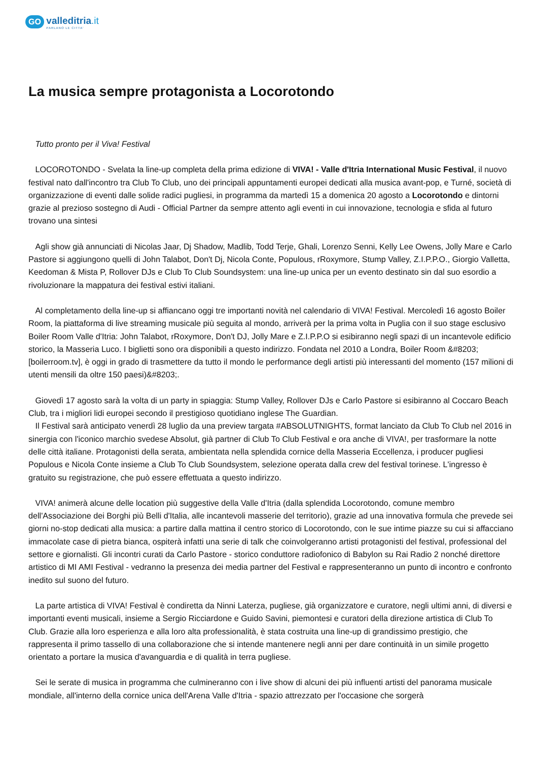GO valleditria.it PARLANO LE CITTA'
La musica sempre protagonista a Locorotondo
Tutto pronto per il Viva! Festival
LOCOROTONDO - Svelata la line-up completa della prima edizione di VIVA! - Valle d'Itria International Music Festival, il nuovo festival nato dall'incontro tra Club To Club, uno dei principali appuntamenti europei dedicati alla musica avant-pop, e Turné, società di organizzazione di eventi dalle solide radici pugliesi, in programma da martedì 15 a domenica 20 agosto a Locorotondo e dintorni grazie al prezioso sostegno di Audi - Official Partner da sempre attento agli eventi in cui innovazione, tecnologia e sfida al futuro trovano una sintesi
Agli show già annunciati di Nicolas Jaar, Dj Shadow, Madlib, Todd Terje, Ghali, Lorenzo Senni, Kelly Lee Owens, Jolly Mare e Carlo Pastore si aggiungono quelli di John Talabot, Don't Dj, Nicola Conte, Populous, rRoxymore, Stump Valley, Z.I.P.P.O., Giorgio Valletta, Keedoman & Mista P, Rollover DJs e Club To Club Soundsystem: una line-up unica per un evento destinato sin dal suo esordio a rivoluzionare la mappatura dei festival estivi italiani.
Al completamento della line-up si affiancano oggi tre importanti novità nel calendario di VIVA! Festival. Mercoledì 16 agosto Boiler Room, la piattaforma di live streaming musicale più seguita al mondo, arriverà per la prima volta in Puglia con il suo stage esclusivo Boiler Room Valle d'Itria: John Talabot, rRoxymore, Don't DJ, Jolly Mare e Z.I.P.P.O si esibiranno negli spazi di un incantevole edificio storico, la Masseria Luco. I biglietti sono ora disponibili a questo indirizzo. Fondata nel 2010 a Londra, Boiler Room &#8203;[boilerroom.tv], è oggi in grado di trasmettere da tutto il mondo le performance degli artisti più interessanti del momento (157 milioni di utenti mensili da oltre 150 paesi)&#8203;.
Giovedì 17 agosto sarà la volta di un party in spiaggia: Stump Valley, Rollover DJs e Carlo Pastore si esibiranno al Coccaro Beach Club, tra i migliori lidi europei secondo il prestigioso quotidiano inglese The Guardian.
Il Festival sarà anticipato venerdì 28 luglio da una preview targata #ABSOLUTNIGHTS, format lanciato da Club To Club nel 2016 in sinergia con l'iconico marchio svedese Absolut, già partner di Club To Club Festival e ora anche di VIVA!, per trasformare la notte delle città italiane. Protagonisti della serata, ambientata nella splendida cornice della Masseria Eccellenza, i producer pugliesi Populous e Nicola Conte insieme a Club To Club Soundsystem, selezione operata dalla crew del festival torinese. L'ingresso è gratuito su registrazione, che può essere effettuata a questo indirizzo.
VIVA! animerà alcune delle location più suggestive della Valle d'Itria (dalla splendida Locorotondo, comune membro dell'Associazione dei Borghi più Belli d'Italia, alle incantevoli masserie del territorio), grazie ad una innovativa formula che prevede sei giorni no-stop dedicati alla musica: a partire dalla mattina il centro storico di Locorotondo, con le sue intime piazze su cui si affacciano immacolate case di pietra bianca, ospiterà infatti una serie di talk che coinvolgeranno artisti protagonisti del festival, professional del settore e giornalisti. Gli incontri curati da Carlo Pastore - storico conduttore radiofonico di Babylon su Rai Radio 2 nonché direttore artistico di MI AMI Festival - vedranno la presenza dei media partner del Festival e rappresenteranno un punto di incontro e confronto inedito sul suono del futuro.
La parte artistica di VIVA! Festival è condiretta da Ninni Laterza, pugliese, già organizzatore e curatore, negli ultimi anni, di diversi e importanti eventi musicali, insieme a Sergio Ricciardone e Guido Savini, piemontesi e curatori della direzione artistica di Club To Club. Grazie alla loro esperienza e alla loro alta professionalità, è stata costruita una line-up di grandissimo prestigio, che rappresenta il primo tassello di una collaborazione che si intende mantenere negli anni per dare continuità in un simile progetto orientato a portare la musica d'avanguardia e di qualità in terra pugliese.
Sei le serate di musica in programma che culmineranno con i live show di alcuni dei più influenti artisti del panorama musicale mondiale, all'interno della cornice unica dell'Arena Valle d'Itria - spazio attrezzato per l'occasione che sorgerà